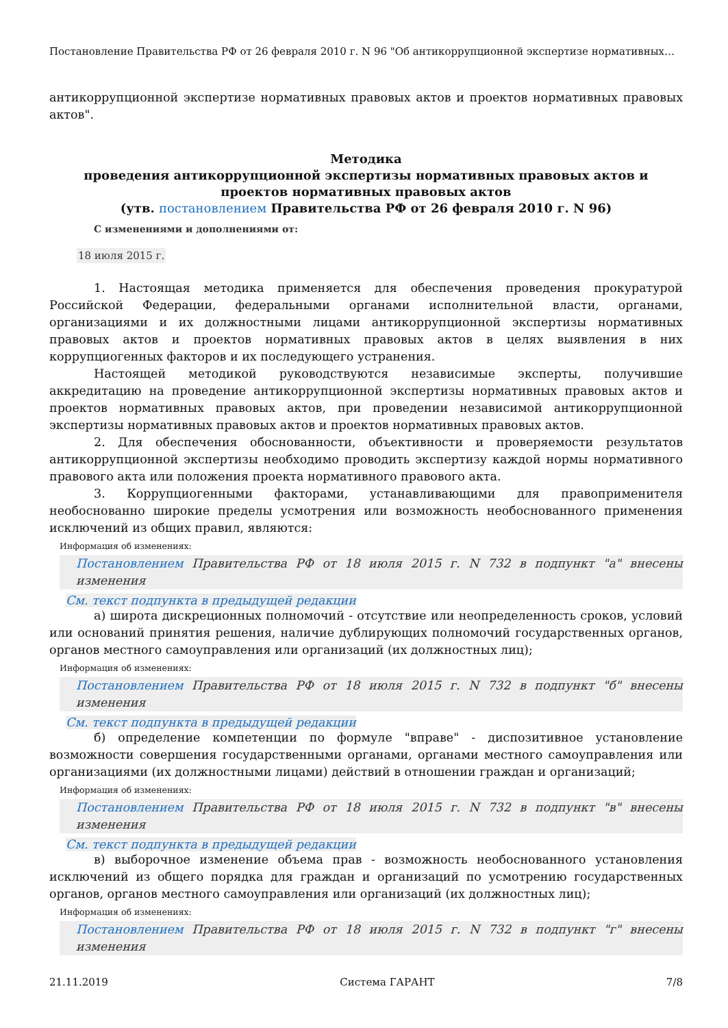Постановление Правительства РФ от 26 февраля 2010 г. N 96 "Об антикоррупционной экспертизе нормативных…
антикоррупционной экспертизе нормативных правовых актов и проектов нормативных правовых актов".
Методика
проведения антикоррупционной экспертизы нормативных правовых актов и проектов нормативных правовых актов
(утв. постановлением Правительства РФ от 26 февраля 2010 г. N 96)
С изменениями и дополнениями от:
18 июля 2015 г.
1. Настоящая методика применяется для обеспечения проведения прокуратурой Российской Федерации, федеральными органами исполнительной власти, органами, организациями и их должностными лицами антикоррупционной экспертизы нормативных правовых актов и проектов нормативных правовых актов в целях выявления в них коррупциогенных факторов и их последующего устранения.
Настоящей методикой руководствуются независимые эксперты, получившие аккредитацию на проведение антикоррупционной экспертизы нормативных правовых актов и проектов нормативных правовых актов, при проведении независимой антикоррупционной экспертизы нормативных правовых актов и проектов нормативных правовых актов.
2. Для обеспечения обоснованности, объективности и проверяемости результатов антикоррупционной экспертизы необходимо проводить экспертизу каждой нормы нормативного правового акта или положения проекта нормативного правового акта.
3. Коррупциогенными факторами, устанавливающими для правоприменителя необоснованно широкие пределы усмотрения или возможность необоснованного применения исключений из общих правил, являются:
Информация об изменениях:
Постановлением Правительства РФ от 18 июля 2015 г. N 732 в подпункт "а" внесены изменения
См. текст подпункта в предыдущей редакции
а) широта дискреционных полномочий - отсутствие или неопределенность сроков, условий или оснований принятия решения, наличие дублирующих полномочий государственных органов, органов местного самоуправления или организаций (их должностных лиц);
Информация об изменениях:
Постановлением Правительства РФ от 18 июля 2015 г. N 732 в подпункт "б" внесены изменения
См. текст подпункта в предыдущей редакции
б) определение компетенции по формуле "вправе" - диспозитивное установление возможности совершения государственными органами, органами местного самоуправления или организациями (их должностными лицами) действий в отношении граждан и организаций;
Информация об изменениях:
Постановлением Правительства РФ от 18 июля 2015 г. N 732 в подпункт "в" внесены изменения
См. текст подпункта в предыдущей редакции
в) выборочное изменение объема прав - возможность необоснованного установления исключений из общего порядка для граждан и организаций по усмотрению государственных органов, органов местного самоуправления или организаций (их должностных лиц);
Информация об изменениях:
Постановлением Правительства РФ от 18 июля 2015 г. N 732 в подпункт "г" внесены изменения
21.11.2019 Система ГАРАНТ 7/8